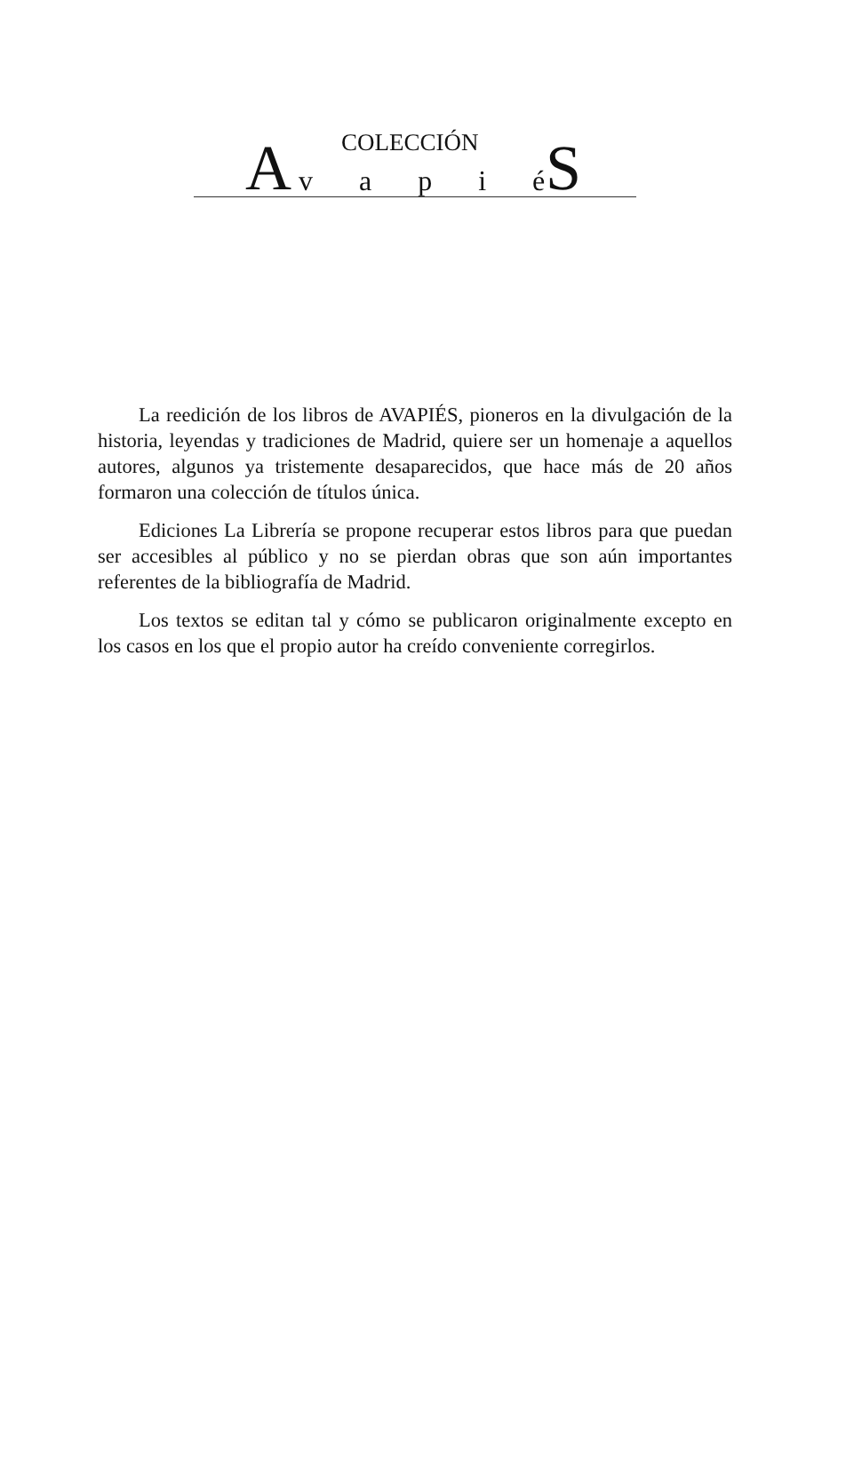COLECCIÓN
A v a p i é S
La reedición de los libros de AVAPIÉS, pioneros en la divulgación de la historia, leyendas y tradiciones de Madrid, quiere ser un homenaje a aquellos autores, algunos ya tristemente desaparecidos, que hace más de 20 años formaron una colección de títulos única.
Ediciones La Librería se propone recuperar estos libros para que puedan ser accesibles al público y no se pierdan obras que son aún importantes referentes de la bibliografía de Madrid.
Los textos se editan tal y cómo se publicaron originalmente excepto en los casos en los que el propio autor ha creído conveniente corregirlos.